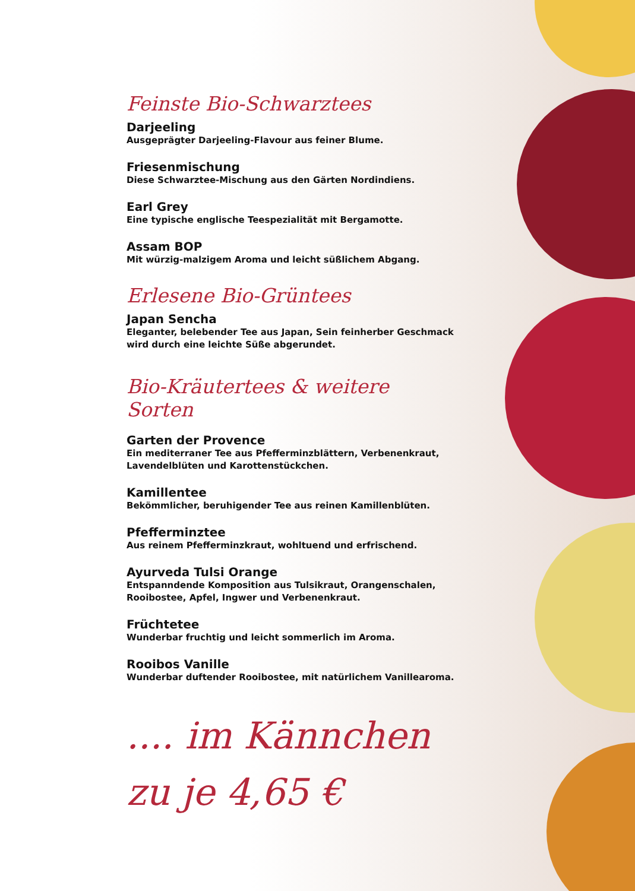Feinste Bio-Schwarztees
Darjeeling
Ausgeprägter Darjeeling-Flavour aus feiner Blume.
Friesenmischung
Diese Schwarztee-Mischung aus den Gärten Nordindiens.
Earl Grey
Eine typische englische Teespezialität mit Bergamotte.
Assam BOP
Mit würzig-malzigem Aroma und leicht süßlichem Abgang.
Erlesene Bio-Grüntees
Japan Sencha
Eleganter, belebender Tee aus Japan, Sein feinherber Geschmack wird durch eine leichte Süße abgerundet.
Bio-Kräutertees & weitere Sorten
Garten der Provence
Ein mediterraner Tee aus Pfefferminzblättern, Verbenenkraut, Lavendelblüten und Karottenstückchen.
Kamillentee
Bekömmlicher, beruhigender Tee aus reinen Kamillenblüten.
Pfefferminztee
Aus reinem Pfefferminzkraut, wohltuend und erfrischend.
Ayurveda Tulsi Orange
Entspanndende Komposition aus Tulsikraut, Orangenschalen, Rooibostee, Apfel, Ingwer und Verbenenkraut.
Früchtetee
Wunderbar fruchtig und leicht sommerlich im Aroma.
Rooibos Vanille
Wunderbar duftender Rooibostee, mit natürlichem Vanillearoma.
.... im Kännchen
zu je 4,65 €